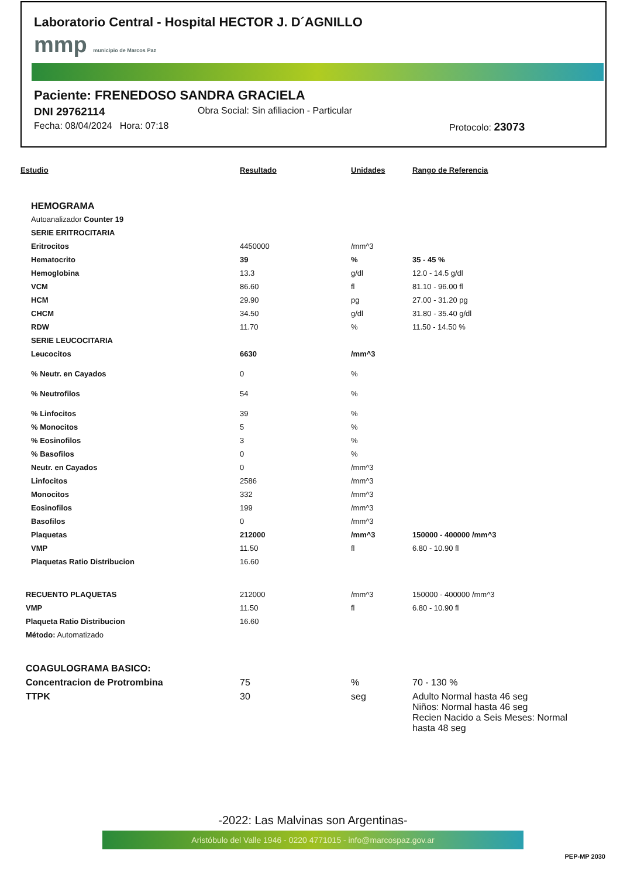Laboratorio Central - Hospital HECTOR J. D´AGNILLO
mmp municipio de Marcos Paz
Paciente: FRENEDOSO SANDRA GRACIELA
DNI 29762114 Obra Social: Sin afiliacion - Particular
Fecha: 08/04/2024 Hora: 07:18 Protocolo: 23073
| Estudio | Resultado | Unidades | Rango de Referencia |
| --- | --- | --- | --- |
| HEMOGRAMA | | | |
| Autoanalizador Counter 19 | | | |
| SERIE ERITROCITARIA | | | |
| Eritrocitos | 4450000 | /mm^3 | |
| Hematocrito | 39 | % | 35 - 45 % |
| Hemoglobina | 13.3 | g/dl | 12.0 - 14.5 g/dl |
| VCM | 86.60 | fl | 81.10 - 96.00 fl |
| HCM | 29.90 | pg | 27.00 - 31.20 pg |
| CHCM | 34.50 | g/dl | 31.80 - 35.40 g/dl |
| RDW | 11.70 | % | 11.50 - 14.50 % |
| SERIE LEUCOCITARIA | | | |
| Leucocitos | 6630 | /mm^3 | |
| % Neutr. en Cayados | 0 | % | |
| % Neutrofilos | 54 | % | |
| % Linfocitos | 39 | % | |
| % Monocitos | 5 | % | |
| % Eosinofilos | 3 | % | |
| % Basofilos | 0 | % | |
| Neutr. en Cayados | 0 | /mm^3 | |
| Linfocitos | 2586 | /mm^3 | |
| Monocitos | 332 | /mm^3 | |
| Eosinofilos | 199 | /mm^3 | |
| Basofilos | 0 | /mm^3 | |
| Plaquetas | 212000 | /mm^3 | 150000 - 400000 /mm^3 |
| VMP | 11.50 | fl | 6.80 - 10.90 fl |
| Plaquetas Ratio Distribucion | 16.60 | | |
| RECUENTO PLAQUETAS | 212000 | /mm^3 | 150000 - 400000 /mm^3 |
| VMP | 11.50 | fl | 6.80 - 10.90 fl |
| Plaqueta Ratio Distribucion | 16.60 | | |
| Método: Automatizado | | | |
| COAGULOGRAMA BASICO: | | | |
| Concentracion de Protrombina | 75 | % | 70 - 130 % |
| TTPK | 30 | seg | Adulto Normal hasta 46 seg Niños: Normal hasta 46 seg Recien Nacido a Seis Meses: Normal hasta 48 seg |
-2022: Las Malvinas son Argentinas-
Aristóbulo del Valle 1946 - 0220 4771015 - info@marcospaz.gov.ar
PEP-MP 2030